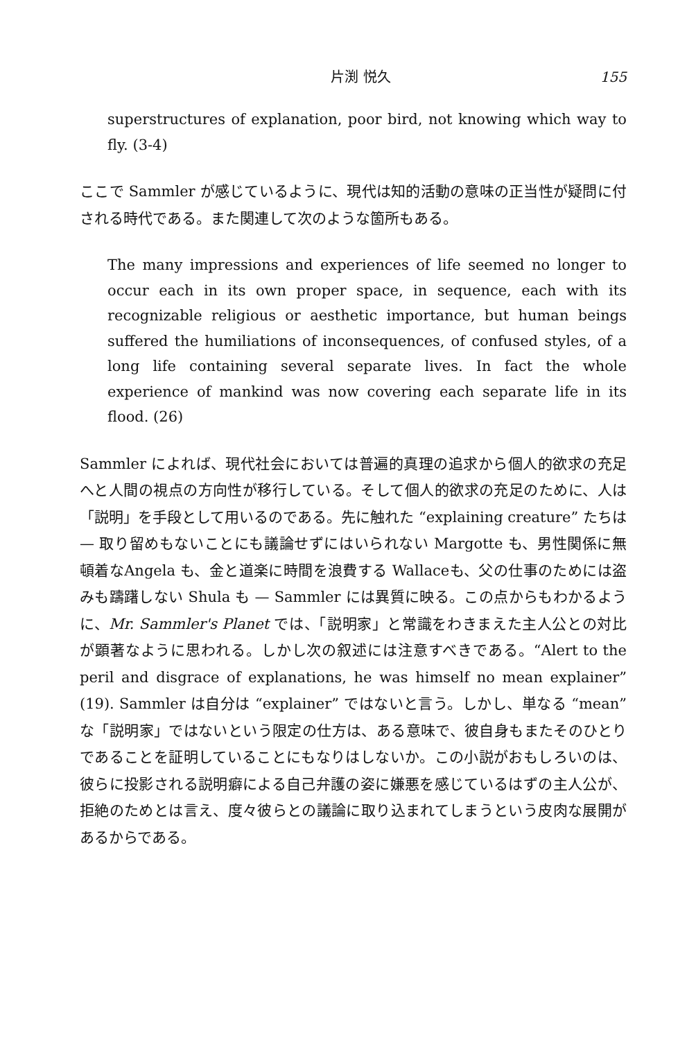片渕 悦久 155
superstructures of explanation, poor bird, not knowing which way to fly. (3-4)
ここで Sammler が感じているように、現代は知的活動の意味の正当性が疑問に付される時代である。また関連して次のような箇所もある。
The many impressions and experiences of life seemed no longer to occur each in its own proper space, in sequence, each with its recognizable religious or aesthetic importance, but human beings suffered the humiliations of inconsequences, of confused styles, of a long life containing several separate lives. In fact the whole experience of mankind was now covering each separate life in its flood. (26)
Sammler によれば、現代社会においては普遍的真理の追求から個人的欲求の充足へと人間の視点の方向性が移行している。そして個人的欲求の充足のために、人は「説明」を手段として用いるのである。先に触れた “explaining creature” たちは — 取り留めもないことにも議論せずにはいられない Margotte も、男性関係に無頓着なAngela も、金と道楽に時間を浪費する Wallaceも、父の仕事のためには盗みも躊躇しない Shula も — Sammler には異質に映る。この点からもわかるように、Mr. Sammler's Planet では、「説明家」と常識をわきまえた主人公との対比が顕著なように思われる。しかし次の叙述には注意すべきである。“Alert to the peril and disgrace of explanations, he was himself no mean explainer” (19). Sammler は自分は “explainer” ではないと言う。しかし、単なる “mean” な「説明家」ではないという限定の仕方は、ある意味で、彼自身もまたそのひとりであることを証明していることにもなりはしないか。この小説がおもしろいのは、彼らに投影される説明癖による自己弁護の姿に嫌悪を感じているはずの主人公が、拒絶のためとは言え、度々彼らとの議論に取り込まれてしまうという皮肉な展開があるからである。